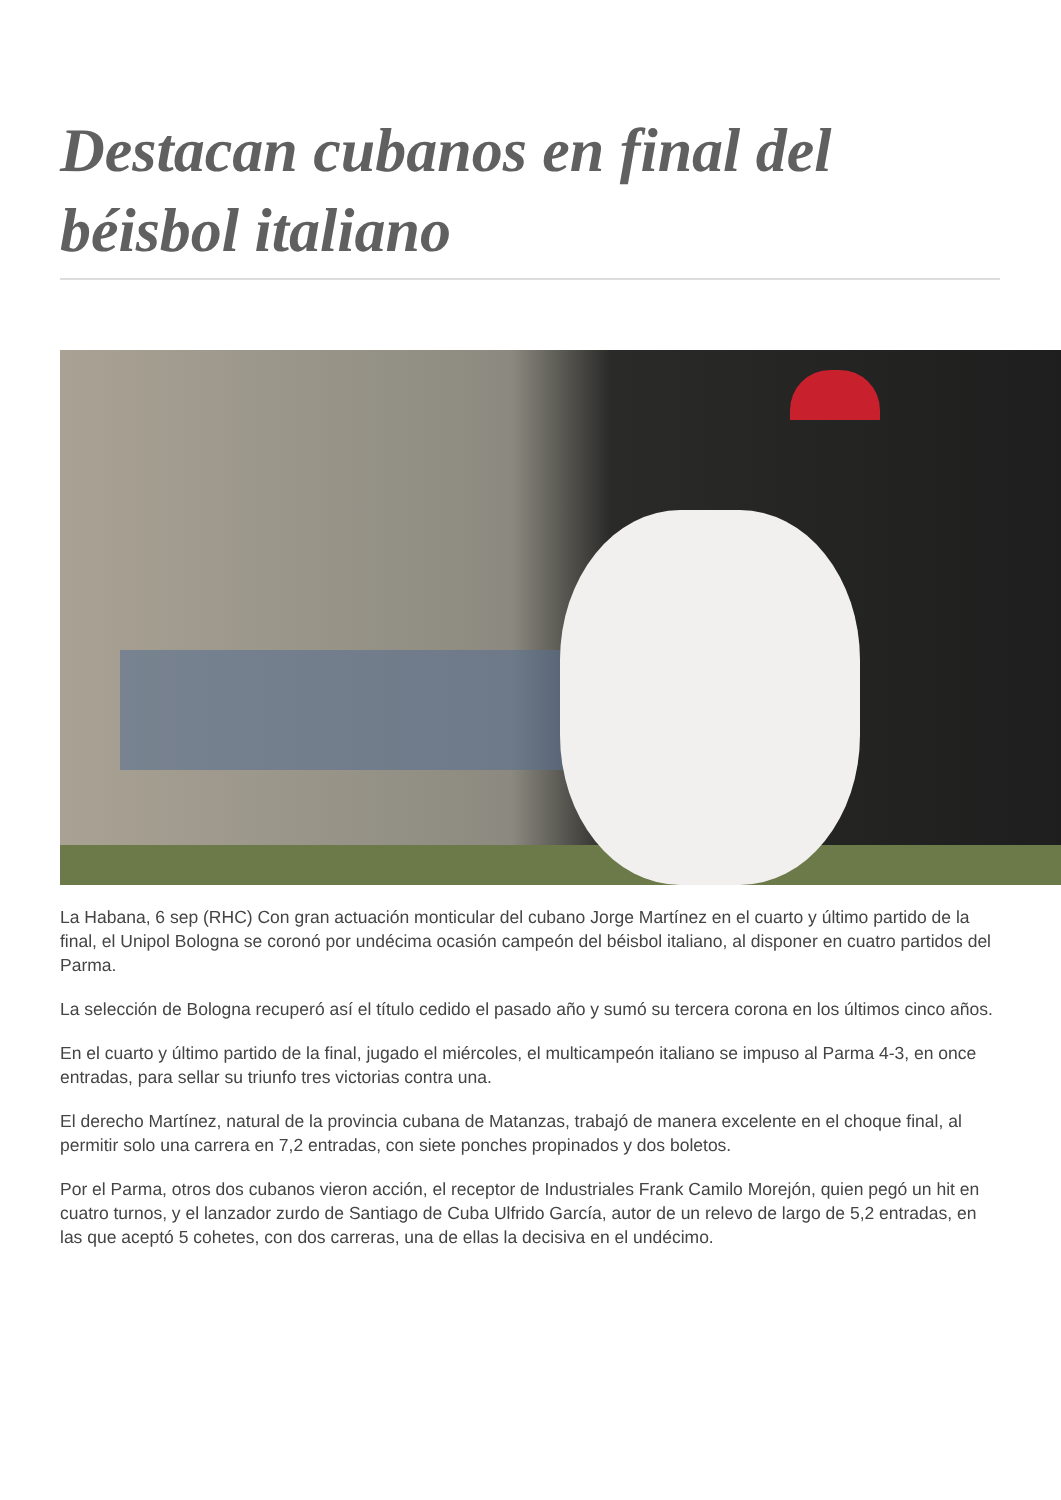Destacan cubanos en final del béisbol italiano
La Habana, 6 sep (RHC) Con gran actuación monticular del cubano Jorge Martínez en el cuarto y último partido de la final, el Unipol Bologna se coronó por undécima ocasión campeón del béisbol italiano, al disponer en cuatro partidos del Parma.
La selección de Bologna recuperó así el título cedido el pasado año y sumó su tercera corona en los últimos cinco años.
En el cuarto y último partido de la final, jugado el miércoles, el multicampeón italiano se impuso al Parma 4-3, en once entradas, para sellar su triunfo tres victorias contra una.
El derecho Martínez, natural de la provincia cubana de Matanzas, trabajó de manera excelente en el choque final, al permitir solo una carrera en 7,2 entradas, con siete ponches propinados y dos boletos.
Por el Parma, otros dos cubanos vieron acción, el receptor de Industriales Frank Camilo Morejón, quien pegó un hit en cuatro turnos, y el lanzador zurdo de Santiago de Cuba Ulfrido García, autor de un relevo de largo de 5,2 entradas, en las que aceptó 5 cohetes, con dos carreras, una de ellas la decisiva en el undécimo.